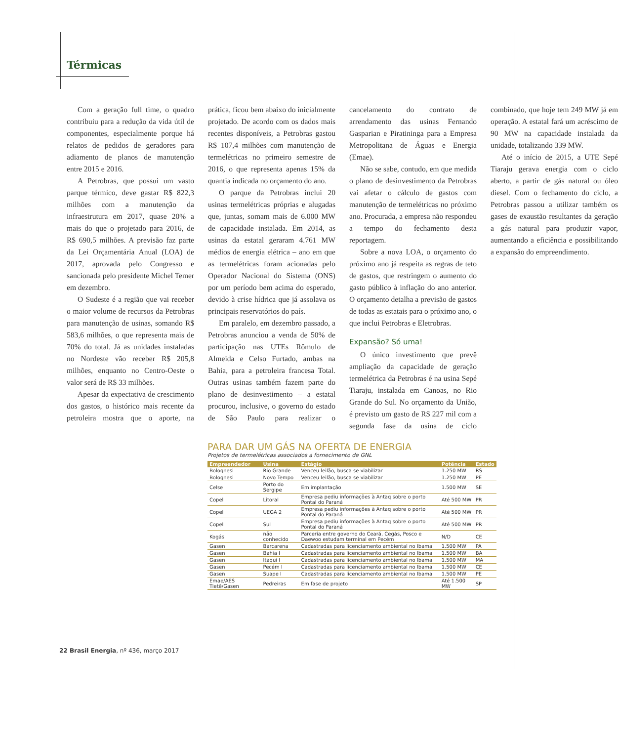Térmicas
Com a geração full time, o quadro contribuiu para a redução da vida útil de componentes, especialmente porque há relatos de pedidos de geradores para adiamento de planos de manutenção entre 2015 e 2016.
A Petrobras, que possui um vasto parque térmico, deve gastar R$ 822,3 milhões com a manutenção da infraestrutura em 2017, quase 20% a mais do que o projetado para 2016, de R$ 690,5 milhões. A previsão faz parte da Lei Orçamentária Anual (LOA) de 2017, aprovada pelo Congresso e sancionada pelo presidente Michel Temer em dezembro.
O Sudeste é a região que vai receber o maior volume de recursos da Petrobras para manutenção de usinas, somando R$ 583,6 milhões, o que representa mais de 70% do total. Já as unidades instaladas no Nordeste vão receber R$ 205,8 milhões, enquanto no Centro-Oeste o valor será de R$ 33 milhões.
Apesar da expectativa de crescimento dos gastos, o histórico mais recente da petroleira mostra que o aporte, na prática, ficou bem abaixo do inicialmente projetado. De acordo com os dados mais recentes disponíveis, a Petrobras gastou R$ 107,4 milhões com manutenção de termelétricas no primeiro semestre de 2016, o que representa apenas 15% da quantia indicada no orçamento do ano.
O parque da Petrobras inclui 20 usinas termelétricas próprias e alugadas que, juntas, somam mais de 6.000 MW de capacidade instalada. Em 2014, as usinas da estatal geraram 4.761 MW médios de energia elétrica – ano em que as termelétricas foram acionadas pelo Operador Nacional do Sistema (ONS) por um período bem acima do esperado, devido à crise hídrica que já assolava os principais reservatórios do país.
Em paralelo, em dezembro passado, a Petrobras anunciou a venda de 50% de participação nas UTEs Rômulo de Almeida e Celso Furtado, ambas na Bahia, para a petroleira francesa Total. Outras usinas também fazem parte do plano de desinvestimento – a estatal procurou, inclusive, o governo do estado de São Paulo para realizar o cancelamento do contrato de arrendamento das usinas Fernando Gasparian e Piratininga para a Empresa Metropolitana de Águas e Energia (Emae).
Não se sabe, contudo, em que medida o plano de desinvestimento da Petrobras vai afetar o cálculo de gastos com manutenção de termelétricas no próximo ano. Procurada, a empresa não respondeu a tempo do fechamento desta reportagem.
Sobre a nova LOA, o orçamento do próximo ano já respeita as regras de teto de gastos, que restringem o aumento do gasto público à inflação do ano anterior. O orçamento detalha a previsão de gastos de todas as estatais para o próximo ano, o que inclui Petrobras e Eletrobras.
Expansão? Só uma!
O único investimento que prevê ampliação da capacidade de geração termelétrica da Petrobras é na usina Sepé Tiaraju, instalada em Canoas, no Rio Grande do Sul. No orçamento da União, é previsto um gasto de R$ 227 mil com a segunda fase da usina de ciclo combinado, que hoje tem 249 MW já em operação. A estatal fará um acréscimo de 90 MW na capacidade instalada da unidade, totalizando 339 MW.
Até o início de 2015, a UTE Sepé Tiaraju gerava energia com o ciclo aberto, a partir de gás natural ou óleo diesel. Com o fechamento do ciclo, a Petrobras passou a utilizar também os gases de exaustão resultantes da geração a gás natural para produzir vapor, aumentando a eficiência e possibilitando a expansão do empreendimento.
PARA DAR UM GÁS NA OFERTA DE ENERGIA
Projetos de termelétricas associados a fornecimento de GNL
| Empreendedor | Usina | Estágio | Potência | Estado |
| --- | --- | --- | --- | --- |
| Bolognesi | Rio Grande | Venceu leilão, busca se viabilizar | 1.250 MW | RS |
| Bolognesi | Novo Tempo | Venceu leilão, busca se viabilizar | 1.250 MW | PE |
| Celse | Porto do Sergipe | Em implantação | 1.500 MW | SE |
| Copel | Litoral | Empresa pediu informações à Antaq sobre o porto Pontal do Paraná | Até 500 MW | PR |
| Copel | UEGA 2 | Empresa pediu informações à Antaq sobre o porto Pontal do Paraná | Até 500 MW | PR |
| Copel | Sul | Empresa pediu informações à Antaq sobre o porto Pontal do Paraná | Até 500 MW | PR |
| Kogás | não conhecido | Parceria entre governo do Ceará, Cegás, Posco e Daewoo estudam terminal em Pecém | N/D | CE |
| Gasen | Barcarena | Cadastradas para licenciamento ambiental no Ibama | 1.500 MW | PA |
| Gasen | Bahia I | Cadastradas para licenciamento ambiental no Ibama | 1.500 MW | BA |
| Gasen | Itaqui I | Cadastradas para licenciamento ambiental no Ibama | 1.500 MW | MA |
| Gasen | Pecém I | Cadastradas para licenciamento ambiental no Ibama | 1.500 MW | CE |
| Gasen | Suape I | Cadastradas para licenciamento ambiental no Ibama | 1.500 MW | PE |
| Emae/AES Tietê/Gasen | Pedreiras | Em fase de projeto | Até 1.500 MW | SP |
22 Brasil Energia, nº 436, março 2017